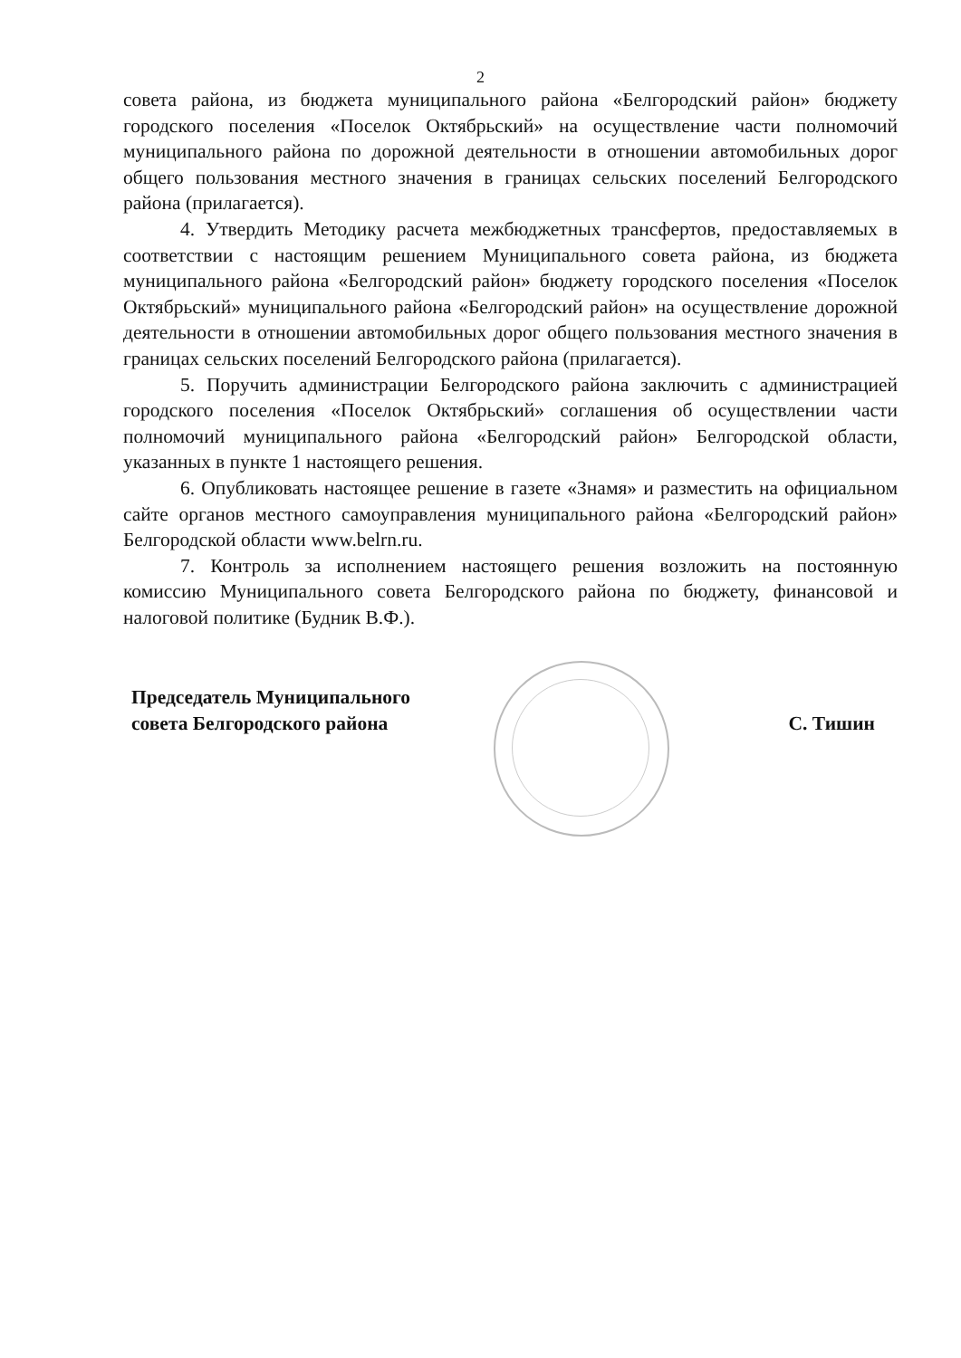2
совета района, из бюджета муниципального района «Белгородский район» бюджету городского поселения «Поселок Октябрьский» на осуществление части полномочий муниципального района по дорожной деятельности в отношении автомобильных дорог общего пользования местного значения в границах сельских поселений Белгородского района (прилагается).
4. Утвердить Методику расчета межбюджетных трансфертов, предоставляемых в соответствии с настоящим решением Муниципального совета района, из бюджета муниципального района «Белгородский район» бюджету городского поселения «Поселок Октябрьский» муниципального района «Белгородский район» на осуществление дорожной деятельности в отношении автомобильных дорог общего пользования местного значения в границах сельских поселений Белгородского района (прилагается).
5. Поручить администрации Белгородского района заключить с администрацией городского поселения «Поселок Октябрьский» соглашения об осуществлении части полномочий муниципального района «Белгородский район» Белгородской области, указанных в пункте 1 настоящего решения.
6. Опубликовать настоящее решение в газете «Знамя» и разместить на официальном сайте органов местного самоуправления муниципального района «Белгородский район» Белгородской области www.belrn.ru.
7. Контроль за исполнением настоящего решения возложить на постоянную комиссию Муниципального совета Белгородского района по бюджету, финансовой и налоговой политике (Будник В.Ф.).
Председатель Муниципального
совета Белгородского района
С. Тишин